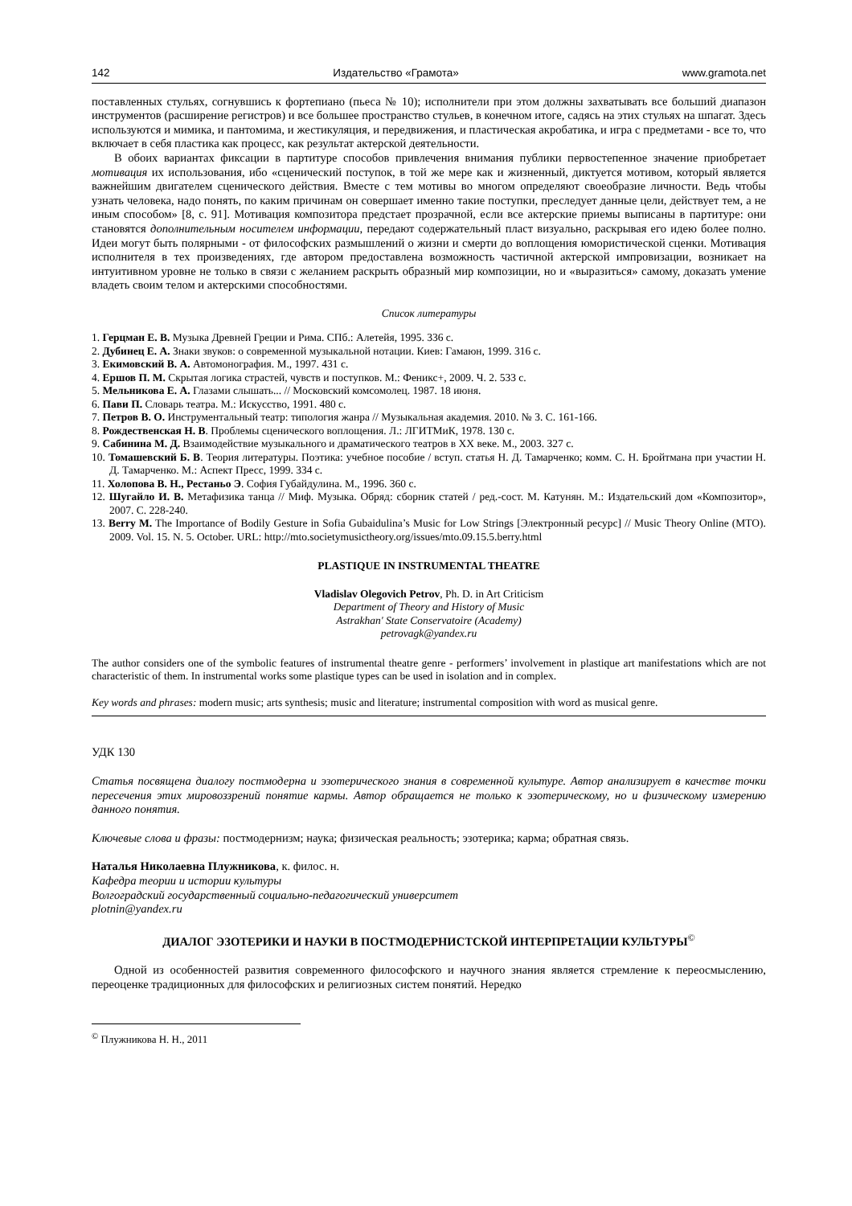142 Издательство «Грамота» www.gramota.net
поставленных стульях, согнувшись к фортепиано (пьеса № 10); исполнители при этом должны захватывать все больший диапазон инструментов (расширение регистров) и все большее пространство стульев, в конечном итоге, садясь на этих стульях на шпагат. Здесь используются и мимика, и пантомима, и жестикуляция, и передвижения, и пластическая акробатика, и игра с предметами - все то, что включает в себя пластика как процесс, как результат актерской деятельности.
В обоих вариантах фиксации в партитуре способов привлечения внимания публики первостепенное значение приобретает мотивация их использования, ибо «сценический поступок, в той же мере как и жизненный, диктуется мотивом, который является важнейшим двигателем сценического действия. Вместе с тем мотивы во многом определяют своеобразие личности. Ведь чтобы узнать человека, надо понять, по каким причинам он совершает именно такие поступки, преследует данные цели, действует тем, а не иным способом» [8, с. 91]. Мотивация композитора предстает прозрачной, если все актерские приемы выписаны в партитуре: они становятся дополнительным носителем информации, передают содержательный пласт визуально, раскрывая его идею более полно. Идеи могут быть полярными - от философских размышлений о жизни и смерти до воплощения юмористической сценки. Мотивация исполнителя в тех произведениях, где автором предоставлена возможность частичной актерской импровизации, возникает на интуитивном уровне не только в связи с желанием раскрыть образный мир композиции, но и «выразиться» самому, доказать умение владеть своим телом и актерскими способностями.
Список литературы
1. Герцман Е. В. Музыка Древней Греции и Рима. СПб.: Алетейя, 1995. 336 с.
2. Дубинец Е. А. Знаки звуков: о современной музыкальной нотации. Киев: Гамаюн, 1999. 316 с.
3. Екимовский В. А. Автомонография. М., 1997. 431 с.
4. Ершов П. М. Скрытая логика страстей, чувств и поступков. М.: Феникс+, 2009. Ч. 2. 533 с.
5. Мельникова Е. А. Глазами слышать... // Московский комсомолец. 1987. 18 июня.
6. Пави П. Словарь театра. М.: Искусство, 1991. 480 с.
7. Петров В. О. Инструментальный театр: типология жанра // Музыкальная академия. 2010. № 3. С. 161-166.
8. Рождественская Н. В. Проблемы сценического воплощения. Л.: ЛГИТМиК, 1978. 130 с.
9. Сабинина М. Д. Взаимодействие музыкального и драматического театров в XX веке. М., 2003. 327 с.
10. Томашевский Б. В. Теория литературы. Поэтика: учебное пособие / вступ. статья Н. Д. Тамарченко; комм. С. Н. Бройтмана при участии Н. Д. Тамарченко. М.: Аспект Пресс, 1999. 334 с.
11. Холопова В. Н., Рестаньо Э. София Губайдулина. М., 1996. 360 с.
12. Шугайло И. В. Метафизика танца // Миф. Музыка. Обряд: сборник статей / ред.-сост. М. Катунян. М.: Издательский дом «Композитор», 2007. С. 228-240.
13. Berry M. The Importance of Bodily Gesture in Sofia Gubaidulina’s Music for Low Strings [Электронный ресурс] // Music Theory Online (MTO). 2009. Vol. 15. N. 5. October. URL: http://mto.societymusictheory.org/issues/mto.09.15.5.berry.html
PLASTIQUE IN INSTRUMENTAL THEATRE
Vladislav Olegovich Petrov, Ph. D. in Art Criticism
Department of Theory and History of Music
Astrakhan' State Conservatoire (Academy)
petrovagk@yandex.ru
The author considers one of the symbolic features of instrumental theatre genre - performers’ involvement in plastique art manifestations which are not characteristic of them. In instrumental works some plastique types can be used in isolation and in complex.
Key words and phrases: modern music; arts synthesis; music and literature; instrumental composition with word as musical genre.
УДК 130
Статья посвящена диалогу постмодерна и эзотерического знания в современной культуре. Автор анализирует в качестве точки пересечения этих мировоззрений понятие кармы. Автор обращается не только к эзотерическому, но и физическому измерению данного понятия.
Ключевые слова и фразы: постмодернизм; наука; физическая реальность; эзотерика; карма; обратная связь.
Наталья Николаевна Плужникова, к. филос. н.
Кафедра теории и истории культуры
Волгоградский государственный социально-педагогический университет
plotnin@yandex.ru
ДИАЛОГ ЭЗОТЕРИКИ И НАУКИ В ПОСТМОДЕРНИСТСКОЙ ИНТЕРПРЕТАЦИИ КУЛЬТУРЫ<sup>©</sup>
Одной из особенностей развития современного философского и научного знания является стремление к переосмыслению, переоценке традиционных для философских и религиозных систем понятий. Нередко
<sup>©</sup> Плужникова Н. Н., 2011